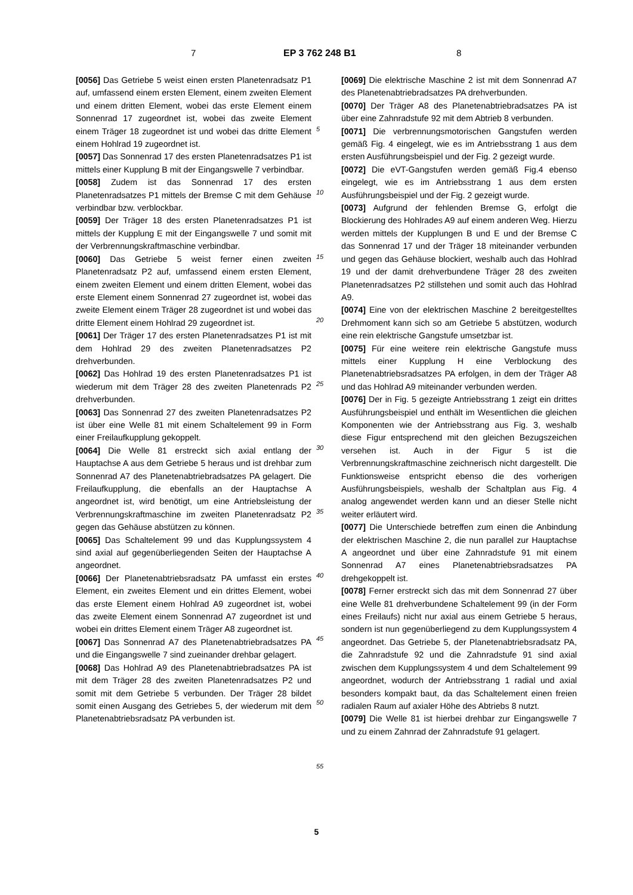7 EP 3 762 248 B1 8
[0056] Das Getriebe 5 weist einen ersten Planetenradsatz P1 auf, umfassend einem ersten Element, einem zweiten Element und einem dritten Element, wobei das erste Element einem Sonnenrad 17 zugeordnet ist, wobei das zweite Element einem Träger 18 zugeordnet ist und wobei das dritte Element einem Hohlrad 19 zugeordnet ist.
[0057] Das Sonnenrad 17 des ersten Planetenradsatzes P1 ist mittels einer Kupplung B mit der Eingangswelle 7 verbindbar.
[0058] Zudem ist das Sonnenrad 17 des ersten Planetenradsatzes P1 mittels der Bremse C mit dem Gehäuse verbindbar bzw. verblockbar.
[0059] Der Träger 18 des ersten Planetenradsatzes P1 ist mittels der Kupplung E mit der Eingangswelle 7 und somit mit der Verbrennungskraftmaschine verbindbar.
[0060] Das Getriebe 5 weist ferner einen zweiten Planetenradsatz P2 auf, umfassend einem ersten Element, einem zweiten Element und einem dritten Element, wobei das erste Element einem Sonnenrad 27 zugeordnet ist, wobei das zweite Element einem Träger 28 zugeordnet ist und wobei das dritte Element einem Hohlrad 29 zugeordnet ist.
[0061] Der Träger 17 des ersten Planetenradsatzes P1 ist mit dem Hohlrad 29 des zweiten Planetenradsatzes P2 drehverbunden.
[0062] Das Hohlrad 19 des ersten Planetenradsatzes P1 ist wiederum mit dem Träger 28 des zweiten Planetenrads P2 drehverbunden.
[0063] Das Sonnenrad 27 des zweiten Planetenradsatzes P2 ist über eine Welle 81 mit einem Schaltelement 99 in Form einer Freilaufkupplung gekoppelt.
[0064] Die Welle 81 erstreckt sich axial entlang der Hauptachse A aus dem Getriebe 5 heraus und ist drehbar zum Sonnenrad A7 des Planetenabtriebradsatzes PA gelagert. Die Freilaufkupplung, die ebenfalls an der Hauptachse A angeordnet ist, wird benötigt, um eine Antriebsleistung der Verbrennungskraftmaschine im zweiten Planetenradsatz P2 gegen das Gehäuse abstützen zu können.
[0065] Das Schaltelement 99 und das Kupplungssystem 4 sind axial auf gegenüberliegenden Seiten der Hauptachse A angeordnet.
[0066] Der Planetenabtriebsradsatz PA umfasst ein erstes Element, ein zweites Element und ein drittes Element, wobei das erste Element einem Hohlrad A9 zugeordnet ist, wobei das zweite Element einem Sonnenrad A7 zugeordnet ist und wobei ein drittes Element einem Träger A8 zugeordnet ist.
[0067] Das Sonnenrad A7 des Planetenabtriebradsatzes PA und die Eingangswelle 7 sind zueinander drehbar gelagert.
[0068] Das Hohlrad A9 des Planetenabtriebradsatzes PA ist mit dem Träger 28 des zweiten Planetenradsatzes P2 und somit mit dem Getriebe 5 verbunden. Der Träger 28 bildet somit einen Ausgang des Getriebes 5, der wiederum mit dem Planetenabtriebsradsatz PA verbunden ist.
[0069] Die elektrische Maschine 2 ist mit dem Sonnenrad A7 des Planetenabtriebradsatzes PA drehverbunden.
[0070] Der Träger A8 des Planetenabtriebradsatzes PA ist über eine Zahnradstufe 92 mit dem Abtrieb 8 verbunden.
[0071] Die verbrennungsmotorischen Gangstufen werden gemäß Fig. 4 eingelegt, wie es im Antriebsstrang 1 aus dem ersten Ausführungsbeispiel und der Fig. 2 gezeigt wurde.
[0072] Die eVT-Gangstufen werden gemäß Fig.4 ebenso eingelegt, wie es im Antriebsstrang 1 aus dem ersten Ausführungsbeispiel und der Fig. 2 gezeigt wurde.
[0073] Aufgrund der fehlenden Bremse G, erfolgt die Blockierung des Hohlrades A9 auf einem anderen Weg. Hierzu werden mittels der Kupplungen B und E und der Bremse C das Sonnenrad 17 und der Träger 18 miteinander verbunden und gegen das Gehäuse blockiert, weshalb auch das Hohlrad 19 und der damit drehverbundene Träger 28 des zweiten Planetenradsatzes P2 stillstehen und somit auch das Hohlrad A9.
[0074] Eine von der elektrischen Maschine 2 bereitgestelltes Drehmoment kann sich so am Getriebe 5 abstützen, wodurch eine rein elektrische Gangstufe umsetzbar ist.
[0075] Für eine weitere rein elektrische Gangstufe muss mittels einer Kupplung H eine Verblockung des Planetenabtriebsradsatzes PA erfolgen, in dem der Träger A8 und das Hohlrad A9 miteinander verbunden werden.
[0076] Der in Fig. 5 gezeigte Antriebsstrang 1 zeigt ein drittes Ausführungsbeispiel und enthält im Wesentlichen die gleichen Komponenten wie der Antriebsstrang aus Fig. 3, weshalb diese Figur entsprechend mit den gleichen Bezugszeichen versehen ist. Auch in der Figur 5 ist die Verbrennungskraftmaschine zeichnerisch nicht dargestellt. Die Funktionsweise entspricht ebenso die des vorherigen Ausführungsbeispiels, weshalb der Schaltplan aus Fig. 4 analog angewendet werden kann und an dieser Stelle nicht weiter erläutert wird.
[0077] Die Unterschiede betreffen zum einen die Anbindung der elektrischen Maschine 2, die nun parallel zur Hauptachse A angeordnet und über eine Zahnradstufe 91 mit einem Sonnenrad A7 eines Planetenabtriebsradsatzes PA drehgekoppelt ist.
[0078] Ferner erstreckt sich das mit dem Sonnenrad 27 über eine Welle 81 drehverbundene Schaltelement 99 (in der Form eines Freilaufs) nicht nur axial aus einem Getriebe 5 heraus, sondern ist nun gegenüberliegend zu dem Kupplungssystem 4 angeordnet. Das Getriebe 5, der Planetenabtriebsradsatz PA, die Zahnradstufe 92 und die Zahnradstufe 91 sind axial zwischen dem Kupplungssystem 4 und dem Schaltelement 99 angeordnet, wodurch der Antriebsstrang 1 radial und axial besonders kompakt baut, da das Schaltelement einen freien radialen Raum auf axialer Höhe des Abtriebs 8 nutzt.
[0079] Die Welle 81 ist hierbei drehbar zur Eingangswelle 7 und zu einem Zahnrad der Zahnradstufe 91 gelagert.
5
10
15
20
25
30
35
40
45
50
55
5